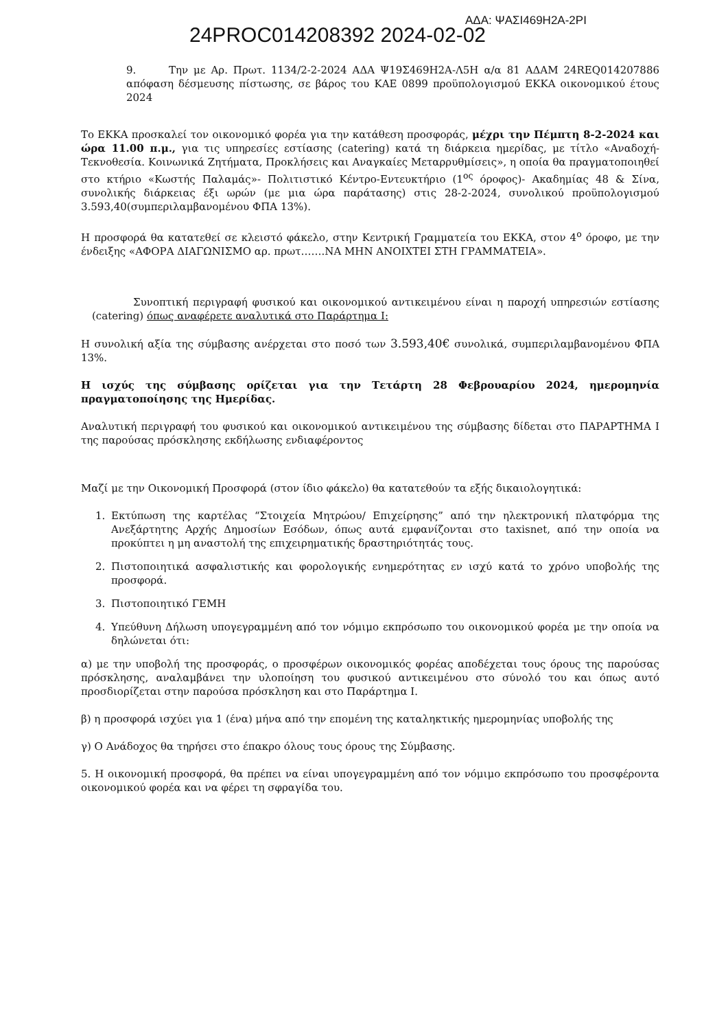24PROC014208392 2024-02-02 ΑΔΑ: ΨΑΣΙ469Η2Α-2ΡΙ
9. Την με Αρ. Πρωτ. 1134/2-2-2024 ΑΔΑ Ψ19Σ469Η2Α-Λ5Η α/α 81 ΑΔΑΜ 24REQ014207886 απόφαση δέσμευσης πίστωσης, σε βάρος του ΚΑΕ 0899 προϋπολογισμού ΕΚΚΑ οικονομικού έτους 2024
Το ΕΚΚΑ προσκαλεί τον οικονομικό φορέα για την κατάθεση προσφοράς, μέχρι την Πέμπτη 8-2-2024 και ώρα 11.00 π.μ., για τις υπηρεσίες εστίασης (catering) κατά τη διάρκεια ημερίδας, με τίτλο «Αναδοχή-Τεκνοθεσία. Κοινωνικά Ζητήματα, Προκλήσεις και Αναγκαίες Μεταρρυθμίσεις», η οποία θα πραγματοποιηθεί στο κτήριο «Κωστής Παλαμάς»- Πολιτιστικό Κέντρο-Εντευκτήριο (1<sup>ος</sup> όροφος)- Ακαδημίας 48 & Σίνα, συνολικής διάρκειας έξι ωρών (με μια ώρα παράτασης) στις 28-2-2024, συνολικού προϋπολογισμού 3.593,40(συμπεριλαμβανομένου ΦΠΑ 13%).
Η προσφορά θα κατατεθεί σε κλειστό φάκελο, στην Κεντρική Γραμματεία του ΕΚΚΑ, στον 4<sup>ο</sup> όροφο, με την ένδειξης «ΑΦΟΡΑ ΔΙΑΓΩΝΙΣΜΟ αρ. πρωτ…….ΝΑ ΜΗΝ ΑΝΟΙΧΤΕΙ ΣΤΗ ΓΡΑΜΜΑΤΕΙΑ».
Συνοπτική περιγραφή φυσικού και οικονομικού αντικειμένου είναι η παροχή υπηρεσιών εστίασης (catering) όπως αναφέρετε αναλυτικά στο Παράρτημα Ι:
Η συνολική αξία της σύμβασης ανέρχεται στο ποσό των 3.593,40€ συνολικά, συμπεριλαμβανομένου ΦΠΑ 13%.
Η ισχύς της σύμβασης ορίζεται για την Τετάρτη 28 Φεβρουαρίου 2024, ημερομηνία πραγματοποίησης της Ημερίδας.
Αναλυτική περιγραφή του φυσικού και οικονομικού αντικειμένου της σύμβασης δίδεται στο ΠΑΡΑΡΤΗΜΑ Ι της παρούσας πρόσκλησης εκδήλωσης ενδιαφέροντος
Μαζί με την Οικονομική Προσφορά (στον ίδιο φάκελο) θα κατατεθούν τα εξής δικαιολογητικά:
1. Εκτύπωση της καρτέλας “Στοιχεία Μητρώου/ Επιχείρησης” από την ηλεκτρονική πλατφόρμα της Ανεξάρτητης Αρχής Δημοσίων Εσόδων, όπως αυτά εμφανίζονται στο taxisnet, από την οποία να προκύπτει η μη αναστολή της επιχειρηματικής δραστηριότητάς τους.
2. Πιστοποιητικά ασφαλιστικής και φορολογικής ενημερότητας εν ισχύ κατά το χρόνο υποβολής της προσφορά.
3. Πιστοποιητικό ΓΕΜΗ
4. Υπεύθυνη Δήλωση υπογεγραμμένη από τον νόμιμο εκπρόσωπο του οικονομικού φορέα με την οποία να δηλώνεται ότι:
α) με την υποβολή της προσφοράς, ο προσφέρων οικονομικός φορέας αποδέχεται τους όρους της παρούσας πρόσκλησης, αναλαμβάνει την υλοποίηση του φυσικού αντικειμένου στο σύνολό του και όπως αυτό προσδιορίζεται στην παρούσα πρόσκληση και στο Παράρτημα Ι.
β) η προσφορά ισχύει για 1 (ένα) μήνα από την επομένη της καταληκτικής ημερομηνίας υποβολής της
γ) Ο Ανάδοχος θα τηρήσει στο έπακρο όλους τους όρους της Σύμβασης.
5. Η οικονομική προσφορά, θα πρέπει να είναι υπογεγραμμένη από τον νόμιμο εκπρόσωπο του προσφέροντα οικονομικού φορέα και να φέρει τη σφραγίδα του.